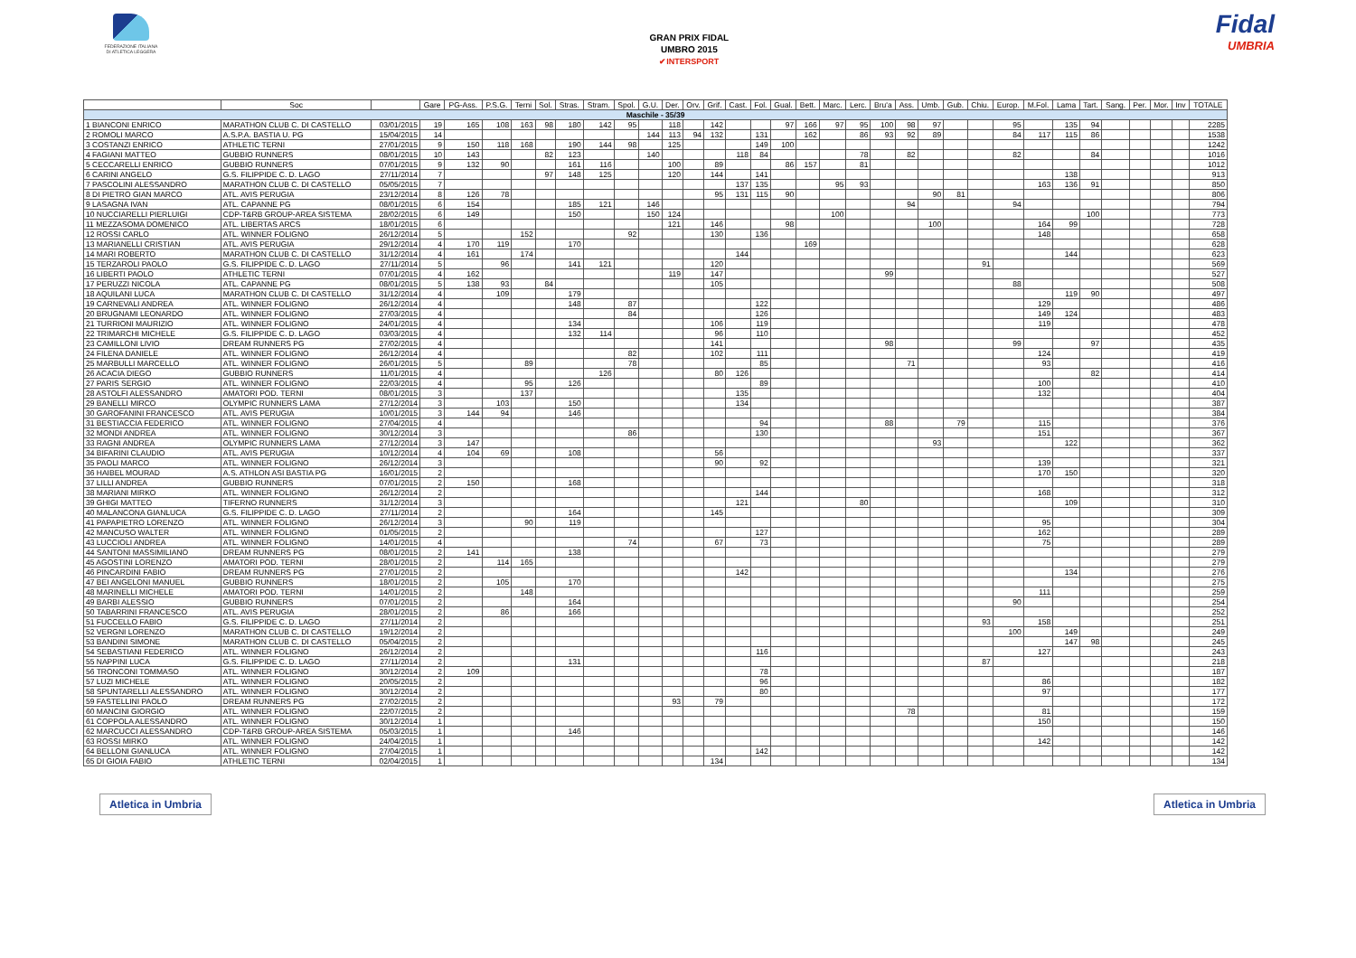FEDERAZIONE ITALIANA
DI ATLETICA LEGGERA
GRAN PRIX FIDAL
UMBRO 2015
✔INTERSPORT
Fidal
UMBRIA
| | Soc | | Gare | PG-Ass. | P.S.G. | Terni | Sol. | Stras. | Stram. | Spol. | G.U. | Der. | Orv. | Grif. | Cast. | Fol. | Gual. | Bett. | Marc. | Lerc. | Bru'a | Ass. | Umb. | Gub. | Chiu. | Europ. | M.Fol. | Lama | Tart. | Sang. | Per. | Mor. | Inv | TOTALE |
| --- | --- | --- | --- | --- | --- | --- | --- | --- | --- | --- | --- | --- | --- | --- | --- | --- | --- | --- | --- | --- | --- | --- | --- | --- | --- | --- | --- | --- | --- | --- | --- | --- | --- | --- |
| Maschile - 35/39 | | | | | | | | | | | | | | | | | | | | | | | | | | | | | | | | | | |
| 1 BIANCONI ENRICO | MARATHON CLUB C. DI CASTELLO | 03/01/2015 | 19 | 165 | 108 | 163 | 98 | 180 | 142 | 95 | | 118 | | 142 | | | 97 | 166 | 97 | 95 | 100 | 98 | 97 | | | 95 | | 135 | 94 | | | | | 2285 |
| 2 ROMOLI MARCO | A.S.P.A. BASTIA U. PG | 15/04/2015 | 14 | | | | | | | | 144 | 113 | 94 | 132 | | 131 | | 162 | | 86 | 93 | 92 | 89 | | | 84 | 117 | 115 | 86 | | | | | 1538 |
| 3 COSTANZI ENRICO | ATHLETIC TERNI | 27/01/2015 | 9 | 150 | 118 | 168 | | 190 | 144 | 98 | | 125 | | | | 149 | 100 | | | | | | | | | | | | | | | | | 1242 |
| 4 FAGIANI MATTEO | GUBBIO RUNNERS | 08/01/2015 | 10 | 143 | | | 82 | 123 | | | 140 | | | | 118 | 84 | | | | 78 | | 82 | | | | 82 | | | 84 | | | | | 1016 |
| 5 CECCARELLI ENRICO | GUBBIO RUNNERS | 07/01/2015 | 9 | 132 | 90 | | | 161 | 116 | | | 100 | | 89 | | | 86 | 157 | | 81 | | | | | | | | | | | | | | 1012 |
| 6 CARINI ANGELO | G.S. FILIPPIDE C. D. LAGO | 27/11/2014 | 7 | | | | 97 | 148 | 125 | | | 120 | | 144 | | 141 | | | | | | | | | | | | 138 | | | | | | 913 |
| 7 PASCOLINI ALESSANDRO | MARATHON CLUB C. DI CASTELLO | 05/05/2015 | 7 | | | | | | | | | | | | 137 | 135 | | | 95 | 93 | | | | | | | 163 | 136 | 91 | | | | | 850 |
| 8 DI PIETRO GIAN MARCO | ATL. AVIS PERUGIA | 23/12/2014 | 8 | 126 | 78 | | | | | | | | | 95 | 131 | 115 | 90 | | | | | | 90 | 81 | | | | | | | | | | 806 |
| 9 LASAGNA IVAN | ATL. CAPANNE PG | 08/01/2015 | 6 | 154 | | | | 185 | 121 | | 146 | | | | | | | | | | | 94 | | | | 94 | | | | | | | | 794 |
| 10 NUCCIARELLI PIERLUIGI | CDP-T&RB GROUP-AREA SISTEMA | 28/02/2015 | 6 | 149 | | | | 150 | | | 150 | 124 | | | | | | | 100 | | | | | | | | | | 100 | | | | | 773 |
| 11 MEZZASOMA DOMENICO | ATL. LIBERTAS ARCS | 18/01/2015 | 6 | | | | | | | | | 121 | | 146 | | | 98 | | | | | | 100 | | | | 164 | 99 | | | | | | 728 |
| 12 ROSSI CARLO | ATL. WINNER FOLIGNO | 26/12/2014 | 5 | | | 152 | | | | 92 | | | | 130 | | 136 | | | | | | | | | | | 148 | | | | | | | 658 |
| 13 MARIANELLI CRISTIAN | ATL. AVIS PERUGIA | 29/12/2014 | 4 | 170 | 119 | | | 170 | | | | | | | | | | 169 | | | | | | | | | | | | | | | | 628 |
| 14 MARI ROBERTO | MARATHON CLUB C. DI CASTELLO | 31/12/2014 | 4 | 161 | | 174 | | | | | | | | | 144 | | | | | | | | | | | | | 144 | | | | | | 623 |
| 15 TERZAROLI PAOLO | G.S. FILIPPIDE C. D. LAGO | 27/11/2014 | 5 | | 96 | | | 141 | 121 | | | | | 120 | | | | | | | | | | | 91 | | | | | | | | | 569 |
| 16 LIBERTI PAOLO | ATHLETIC TERNI | 07/01/2015 | 4 | 162 | | | | | | | | 119 | | 147 | | | | | | | 99 | | | | | | | | | | | | | 527 |
| 17 PERUZZI NICOLA | ATL. CAPANNE PG | 08/01/2015 | 5 | 138 | 93 | | 84 | | | | | | | 105 | | | | | | | | | | | | 88 | | | | | | | | 508 |
| 18 AQUILANI LUCA | MARATHON CLUB C. DI CASTELLO | 31/12/2014 | 4 | | 109 | | | 179 | | | | | | | | | | | | | | | | | | | | 119 | 90 | | | | | 497 |
| 19 CARNEVALI ANDREA | ATL. WINNER FOLIGNO | 26/12/2014 | 4 | | | | | 148 | | 87 | | | | | | 122 | | | | | | | | | | | 129 | | | | | | | 486 |
| 20 BRUGNAMI LEONARDO | ATL. WINNER FOLIGNO | 27/03/2015 | 4 | | | | | | | 84 | | | | | | 126 | | | | | | | | | | | 149 | 124 | | | | | | 483 |
| 21 TURRIONI MAURIZIO | ATL. WINNER FOLIGNO | 24/01/2015 | 4 | | | | | 134 | | | | | | 106 | | 119 | | | | | | | | | | | 119 | | | | | | | 478 |
| 22 TRIMARCHI MICHELE | G.S. FILIPPIDE C. D. LAGO | 03/03/2015 | 4 | | | | | 132 | 114 | | | | | 96 | | 110 | | | | | | | | | | | | | | | | | | 452 |
| 23 CAMILLONI LIVIO | DREAM RUNNERS PG | 27/02/2015 | 4 | | | | | | | | | | | 141 | | | | | | | 98 | | | | | 99 | | | 97 | | | | | 435 |
| 24 FILENA DANIELE | ATL. WINNER FOLIGNO | 26/12/2014 | 4 | | | | | | | 82 | | | | 102 | | 111 | | | | | | | | | | | 124 | | | | | | | 419 |
| 25 MARBULLI MARCELLO | ATL. WINNER FOLIGNO | 26/01/2015 | 5 | | | 89 | | | | 78 | | | | | | 85 | | | | | | 71 | | | | | 93 | | | | | | | 416 |
| 26 ACACIA DIEGO | GUBBIO RUNNERS | 11/01/2015 | 4 | | | | | | 126 | | | | | 80 | 126 | | | | | | | | | | | | | | 82 | | | | | 414 |
| 27 PARIS SERGIO | ATL. WINNER FOLIGNO | 22/03/2015 | 4 | | | 95 | | 126 | | | | | | | | 89 | | | | | | | | | | | 100 | | | | | | | 410 |
| 28 ASTOLFI ALESSANDRO | AMATORI POD. TERNI | 08/01/2015 | 3 | | | 137 | | | | | | | | | 135 | | | | | | | | | | | | 132 | | | | | | | 404 |
| 29 BANELLI MIRCO | OLYMPIC RUNNERS LAMA | 27/12/2014 | 3 | | 103 | | | 150 | | | | | | | 134 | | | | | | | | | | | | | | | | | | | 387 |
| 30 GAROFANINI FRANCESCO | ATL. AVIS PERUGIA | 10/01/2015 | 3 | 144 | 94 | | | 146 | | | | | | | | | | | | | | | | | | | | | | | | | | 384 |
| 31 BESTIACCIA FEDERICO | ATL. WINNER FOLIGNO | 27/04/2015 | 4 | | | | | | | | | | | | | 94 | | | | | 88 | | | 79 | | | 115 | | | | | | | 376 |
| 32 MONDI ANDREA | ATL. WINNER FOLIGNO | 30/12/2014 | 3 | | | | | | | 86 | | | | | | 130 | | | | | | | | | | | 151 | | | | | | | 367 |
| 33 RAGNI ANDREA | OLYMPIC RUNNERS LAMA | 27/12/2014 | 3 | 147 | | | | | | | | | | | | | | | | | | | 93 | | | | | 122 | | | | | | 362 |
| 34 BIFARINI CLAUDIO | ATL. AVIS PERUGIA | 10/12/2014 | 4 | 104 | 69 | | | 108 | | | | | | 56 | | | | | | | | | | | | | | | | | | | | 337 |
| 35 PAOLI MARCO | ATL. WINNER FOLIGNO | 26/12/2014 | 3 | | | | | | | | | | | 90 | | 92 | | | | | | | | | | | 139 | | | | | | | 321 |
| 36 HAIBEL MOURAD | A.S. ATHLON ASI BASTIA PG | 16/01/2015 | 2 | | | | | | | | | | | | | | | | | | | | | | | | 170 | 150 | | | | | | 320 |
| 37 LILLI ANDREA | GUBBIO RUNNERS | 07/01/2015 | 2 | 150 | | | | 168 | | | | | | | | | | | | | | | | | | | | | | | | | | 318 |
| 38 MARIANI MIRKO | ATL. WINNER FOLIGNO | 26/12/2014 | 2 | | | | | | | | | | | | | 144 | | | | | | | | | | | 168 | | | | | | | 312 |
| 39 GHIGI MATTEO | TIFERNO RUNNERS | 31/12/2014 | 3 | | | | | | | | | | | | 121 | | | | | 80 | | | | | | | | 109 | | | | | | 310 |
| 40 MALANCONA GIANLUCA | G.S. FILIPPIDE C. D. LAGO | 27/11/2014 | 2 | | | | | 164 | | | | | | 145 | | | | | | | | | | | | | | | | | | | | 309 |
| 41 PAPAPIETRO LORENZO | ATL. WINNER FOLIGNO | 26/12/2014 | 3 | | | 90 | | 119 | | | | | | | | | | | | | | | | | | | 95 | | | | | | | 304 |
| 42 MANCUSO WALTER | ATL. WINNER FOLIGNO | 01/05/2015 | 2 | | | | | | | | | | | | | 127 | | | | | | | | | | | 162 | | | | | | | 289 |
| 43 LUCCIOLI ANDREA | ATL. WINNER FOLIGNO | 14/01/2015 | 4 | | | | | | | 74 | | | | 67 | | 73 | | | | | | | | | | | 75 | | | | | | | 289 |
| 44 SANTONI MASSIMILIANO | DREAM RUNNERS PG | 08/01/2015 | 2 | 141 | | | | 138 | | | | | | | | | | | | | | | | | | | | | | | | | | 279 |
| 45 AGOSTINI LORENZO | AMATORI POD. TERNI | 28/01/2015 | 2 | | 114 | 165 | | | | | | | | | | | | | | | | | | | | | | | | | | | | 279 |
| 46 PINCARDINI FABIO | DREAM RUNNERS PG | 27/01/2015 | 2 | | | | | | | | | | | | 142 | | | | | | | | | | | | | 134 | | | | | | 276 |
| 47 BEI ANGELONI MANUEL | GUBBIO RUNNERS | 18/01/2015 | 2 | | 105 | | | 170 | | | | | | | | | | | | | | | | | | | | | | | | | | 275 |
| 48 MARINELLI MICHELE | AMATORI POD. TERNI | 14/01/2015 | 2 | | | 148 | | | | | | | | | | | | | | | | | | | | | 111 | | | | | | | 259 |
| 49 BARBI ALESSIO | GUBBIO RUNNERS | 07/01/2015 | 2 | | | | | 164 | | | | | | | | | | | | | | | | | | 90 | | | | | | | | 254 |
| 50 TABARRINI FRANCESCO | ATL. AVIS PERUGIA | 28/01/2015 | 2 | | 86 | | | 166 | | | | | | | | | | | | | | | | | | | | | | | | | | 252 |
| 51 FUCCELLO FABIO | G.S. FILIPPIDE C. D. LAGO | 27/11/2014 | 2 | | | | | | | | | | | | | | | | | | | | | | 93 | | 158 | | | | | | | 251 |
| 52 VERGNI LORENZO | MARATHON CLUB C. DI CASTELLO | 19/12/2014 | 2 | | | | | | | | | | | | | | | | | | | | | | | 100 | | 149 | | | | | | 249 |
| 53 BANDINI SIMONE | MARATHON CLUB C. DI CASTELLO | 05/04/2015 | 2 | | | | | | | | | | | | | | | | | | | | | | | | | 147 | 98 | | | | | 245 |
| 54 SEBASTIANI FEDERICO | ATL. WINNER FOLIGNO | 26/12/2014 | 2 | | | | | | | | | | | | | 116 | | | | | | | | | | | 127 | | | | | | | 243 |
| 55 NAPPINI LUCA | G.S. FILIPPIDE C. D. LAGO | 27/11/2014 | 2 | | | | | 131 | | | | | | | | | | | | | | | | | 87 | | | | | | | | | 218 |
| 56 TRONCONI TOMMASO | ATL. WINNER FOLIGNO | 30/12/2014 | 2 | 109 | | | | | | | | | | | | 78 | | | | | | | | | | | | | | | | | | 187 |
| 57 LUZI MICHELE | ATL. WINNER FOLIGNO | 20/05/2015 | 2 | | | | | | | | | | | | | 96 | | | | | | | | | | | 86 | | | | | | | 182 |
| 58 SPUNTARELLI ALESSANDRO | ATL. WINNER FOLIGNO | 30/12/2014 | 2 | | | | | | | | | | | | | 80 | | | | | | | | | | | 97 | | | | | | | 177 |
| 59 FASTELLINI PAOLO | DREAM RUNNERS PG | 27/02/2015 | 2 | | | | | | | | | 93 | | 79 | | | | | | | | | | | | | | | | | | | | 172 |
| 60 MANCINI GIORGIO | ATL. WINNER FOLIGNO | 22/07/2015 | 2 | | | | | | | | | | | | | | | | | | | 78 | | | | | 81 | | | | | | | 159 |
| 61 COPPOLA ALESSANDRO | ATL. WINNER FOLIGNO | 30/12/2014 | 1 | | | | | | | | | | | | | | | | | | | | | | | | 150 | | | | | | | 150 |
| 62 MARCUCCI ALESSANDRO | CDP-T&RB GROUP-AREA SISTEMA | 05/03/2015 | 1 | | | | | 146 | | | | | | | | | | | | | | | | | | | | | | | | | | 146 |
| 63 ROSSI MIRKO | ATL. WINNER FOLIGNO | 24/04/2015 | 1 | | | | | | | | | | | | | | | | | | | | | | | | 142 | | | | | | | 142 |
| 64 BELLONI GIANLUCA | ATL. WINNER FOLIGNO | 27/04/2015 | 1 | | | | | | | | | | | | | 142 | | | | | | | | | | | | | | | | | | 142 |
| 65 DI GIOIA FABIO | ATHLETIC TERNI | 02/04/2015 | 1 | | | | | | | | | | | 134 | | | | | | | | | | | | | | | | | | | | 134 |
Atletica in Umbria Atletica in Umbria